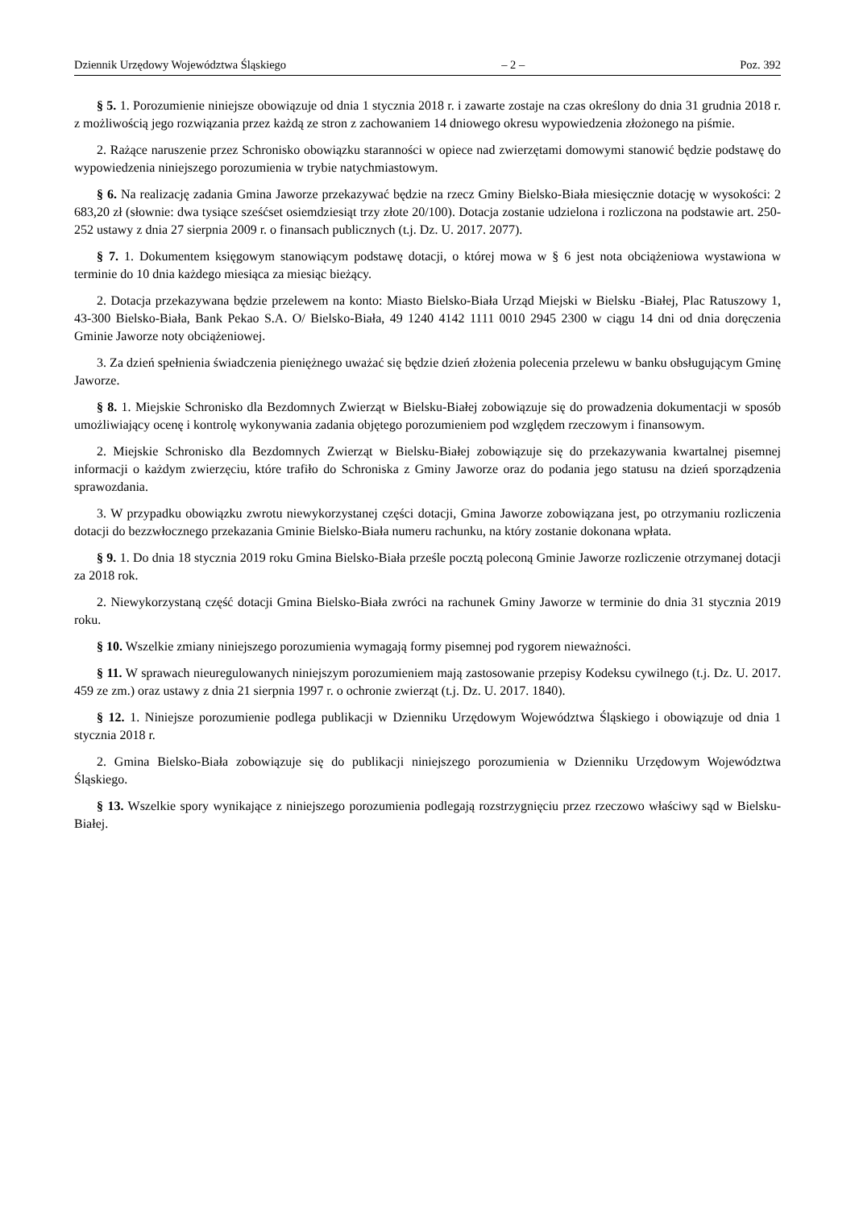Dziennik Urzędowy Województwa Śląskiego – 2 – Poz. 392
§ 5. 1. Porozumienie niniejsze obowiązuje od dnia 1 stycznia 2018 r. i zawarte zostaje na czas określony do dnia 31 grudnia 2018 r. z możliwością jego rozwiązania przez każdą ze stron z zachowaniem 14 dniowego okresu wypowiedzenia złożonego na piśmie.
2. Rażące naruszenie przez Schronisko obowiązku staranności w opiece nad zwierzętami domowymi stanowić będzie podstawę do wypowiedzenia niniejszego porozumienia w trybie natychmiastowym.
§ 6. Na realizację zadania Gmina Jaworze przekazywać będzie na rzecz Gminy Bielsko-Biała miesięcznie dotację w wysokości: 2 683,20 zł (słownie: dwa tysiące sześćset osiemdziesiąt trzy złote 20/100). Dotacja zostanie udzielona i rozliczona na podstawie art. 250-252 ustawy z dnia 27 sierpnia 2009 r. o finansach publicznych (t.j. Dz. U. 2017. 2077).
§ 7. 1. Dokumentem księgowym stanowiącym podstawę dotacji, o której mowa w § 6 jest nota obciążeniowa wystawiona w terminie do 10 dnia każdego miesiąca za miesiąc bieżący.
2. Dotacja przekazywana będzie przelewem na konto: Miasto Bielsko-Biała Urząd Miejski w Bielsku -Białej, Plac Ratuszowy 1, 43-300 Bielsko-Biała, Bank Pekao S.A. O/ Bielsko-Biała, 49 1240 4142 1111 0010 2945 2300 w ciągu 14 dni od dnia doręczenia Gminie Jaworze noty obciążeniowej.
3. Za dzień spełnienia świadczenia pieniężnego uważać się będzie dzień złożenia polecenia przelewu w banku obsługującym Gminę Jaworze.
§ 8. 1. Miejskie Schronisko dla Bezdomnych Zwierząt w Bielsku-Białej zobowiązuje się do prowadzenia dokumentacji w sposób umożliwiający ocenę i kontrolę wykonywania zadania objętego porozumieniem pod względem rzeczowym i finansowym.
2. Miejskie Schronisko dla Bezdomnych Zwierząt w Bielsku-Białej zobowiązuje się do przekazywania kwartalnej pisemnej informacji o każdym zwierzęciu, które trafiło do Schroniska z Gminy Jaworze oraz do podania jego statusu na dzień sporządzenia sprawozdania.
3. W przypadku obowiązku zwrotu niewykorzystanej części dotacji, Gmina Jaworze zobowiązana jest, po otrzymaniu rozliczenia dotacji do bezzwłocznego przekazania Gminie Bielsko-Biała numeru rachunku, na który zostanie dokonana wpłata.
§ 9. 1. Do dnia 18 stycznia 2019 roku Gmina Bielsko-Biała prześle pocztą poleconą Gminie Jaworze rozliczenie otrzymanej dotacji za 2018 rok.
2. Niewykorzystaną część dotacji Gmina Bielsko-Biała zwróci na rachunek Gminy Jaworze w terminie do dnia 31 stycznia 2019 roku.
§ 10. Wszelkie zmiany niniejszego porozumienia wymagają formy pisemnej pod rygorem nieważności.
§ 11. W sprawach nieuregulowanych niniejszym porozumieniem mają zastosowanie przepisy Kodeksu cywilnego (t.j. Dz. U. 2017. 459 ze zm.) oraz ustawy z dnia 21 sierpnia 1997 r. o ochronie zwierząt (t.j. Dz. U. 2017. 1840).
§ 12. 1. Niniejsze porozumienie podlega publikacji w Dzienniku Urzędowym Województwa Śląskiego i obowiązuje od dnia 1 stycznia 2018 r.
2. Gmina Bielsko-Biała zobowiązuje się do publikacji niniejszego porozumienia w Dzienniku Urzędowym Województwa Śląskiego.
§ 13. Wszelkie spory wynikające z niniejszego porozumienia podlegają rozstrzygnięciu przez rzeczowo właściwy sąd w Bielsku-Białej.